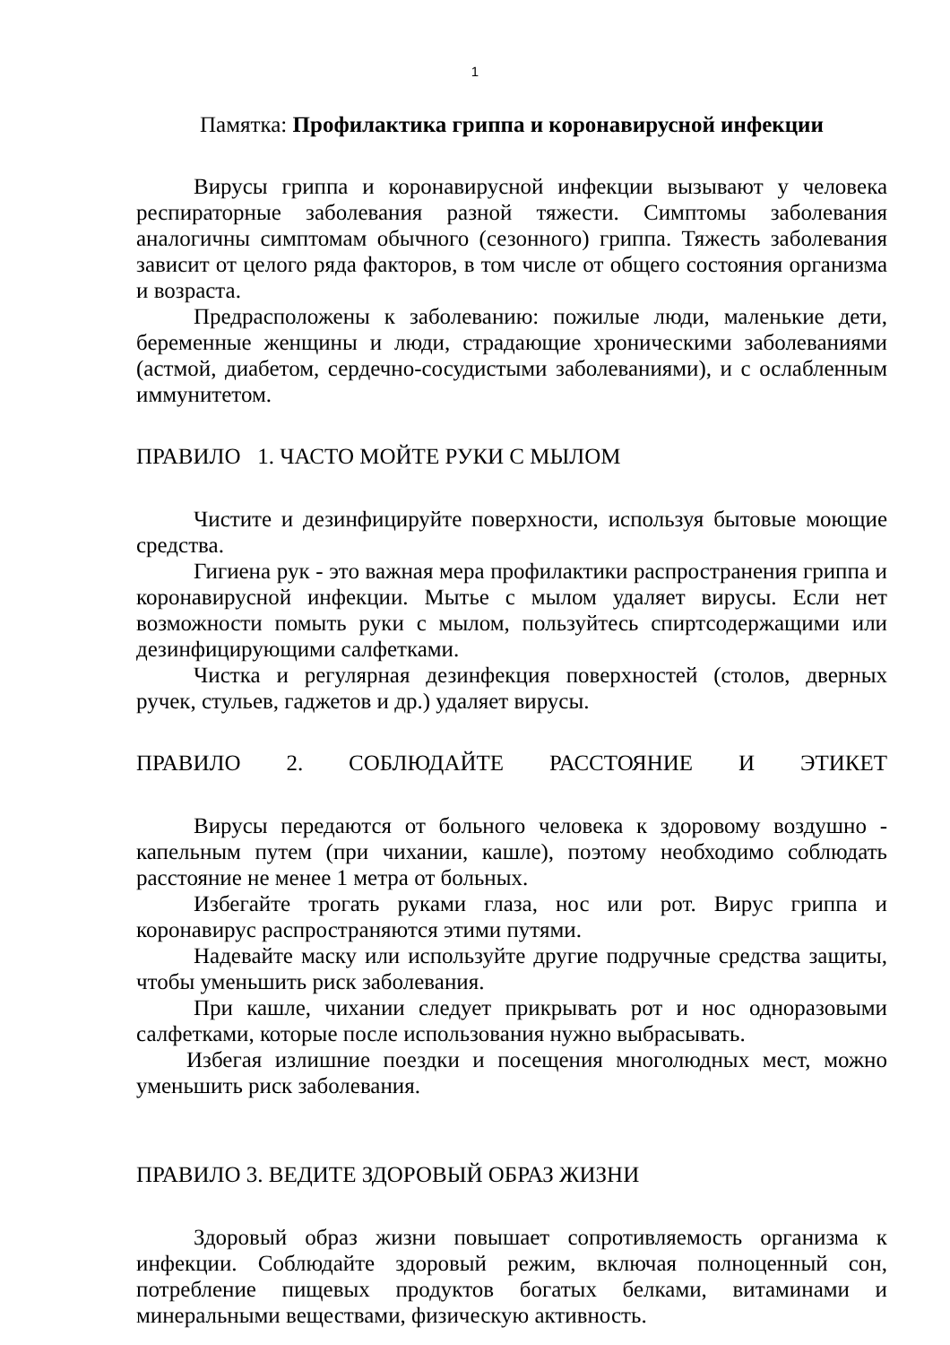1
Памятка: Профилактика гриппа и коронавирусной инфекции
Вирусы гриппа и коронавирусной инфекции вызывают у человека респираторные заболевания разной тяжести. Симптомы заболевания аналогичны симптомам обычного (сезонного) гриппа. Тяжесть заболевания зависит от целого ряда факторов, в том числе от общего состояния организма и возраста.
Предрасположены к заболеванию: пожилые люди, маленькие дети, беременные женщины и люди, страдающие хроническими заболеваниями (астмой, диабетом, сердечно-сосудистыми заболеваниями), и с ослабленным иммунитетом.
ПРАВИЛО 1. ЧАСТО МОЙТЕ РУКИ С МЫЛОМ
Чистите и дезинфицируйте поверхности, используя бытовые моющие средства.
Гигиена рук - это важная мера профилактики распространения гриппа и коронавирусной инфекции. Мытье с мылом удаляет вирусы. Если нет возможности помыть руки с мылом, пользуйтесь спиртсодержащими или дезинфицирующими салфетками.
Чистка и регулярная дезинфекция поверхностей (столов, дверных ручек, стульев, гаджетов и др.) удаляет вирусы.
ПРАВИЛО 2. СОБЛЮДАЙТЕ РАССТОЯНИЕ И ЭТИКЕТ
Вирусы передаются от больного человека к здоровому воздушно - капельным путем (при чихании, кашле), поэтому необходимо соблюдать расстояние не менее 1 метра от больных.
Избегайте трогать руками глаза, нос или рот. Вирус гриппа и коронавирус распространяются этими путями.
Надевайте маску или используйте другие подручные средства защиты, чтобы уменьшить риск заболевания.
При кашле, чихании следует прикрывать рот и нос одноразовыми салфетками, которые после использования нужно выбрасывать.
Избегая излишние поездки и посещения многолюдных мест, можно уменьшить риск заболевания.
ПРАВИЛО 3. ВЕДИТЕ ЗДОРОВЫЙ ОБРАЗ ЖИЗНИ
Здоровый образ жизни повышает сопротивляемость организма к инфекции. Соблюдайте здоровый режим, включая полноценный сон, потребление пищевых продуктов богатых белками, витаминами и минеральными веществами, физическую активность.